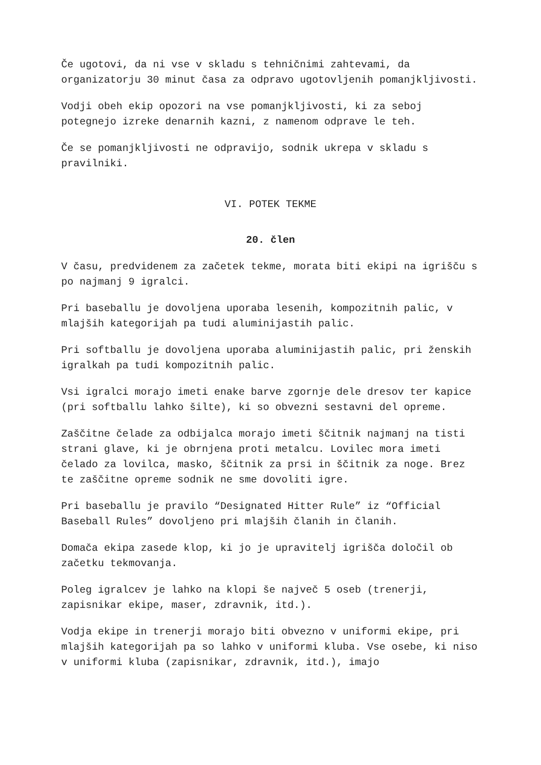Če ugotovi, da ni vse v skladu s tehničnimi zahtevami, da organizatorju 30 minut časa za odpravo ugotovljenih pomanjkljivosti.
Vodji obeh ekip opozori na vse pomanjkljivosti, ki za seboj potegnejo izreke denarnih kazni, z namenom odprave le teh.
Če se pomanjkljivosti ne odpravijo, sodnik ukrepa v skladu s pravilniki.
VI. POTEK TEKME
20. člen
V času, predvidenem za začetek tekme, morata biti ekipi na igrišču s po najmanj 9 igralci.
Pri baseballu je dovoljena uporaba lesenih, kompozitnih palic, v mlajših kategorijah pa tudi aluminijastih palic.
Pri softballu je dovoljena uporaba aluminijastih palic, pri ženskih igralkah pa tudi kompozitnih palic.
Vsi igralci morajo imeti enake barve zgornje dele dresov ter kapice (pri softballu lahko šilte), ki so obvezni sestavni del opreme.
Zaščitne čelade za odbijalca morajo imeti ščitnik najmanj na tisti strani glave, ki je obrnjena proti metalcu. Lovilec mora imeti čelado za lovilca, masko, ščitnik za prsi in ščitnik za noge. Brez te zaščitne opreme sodnik ne sme dovoliti igre.
Pri baseballu je pravilo “Designated Hitter Rule” iz “Official Baseball Rules” dovoljeno pri mlajših članih in članih.
Domača ekipa zasede klop, ki jo je upravitelj igrišča določil ob začetku tekmovanja.
Poleg igralcev je lahko na klopi še največ 5 oseb (trenerji, zapisnikar ekipe, maser, zdravnik, itd.).
Vodja ekipe in trenerji morajo biti obvezno v uniformi ekipe, pri mlajših kategorijah pa so lahko v uniformi kluba. Vse osebe, ki niso v uniformi kluba (zapisnikar, zdravnik, itd.), imajo